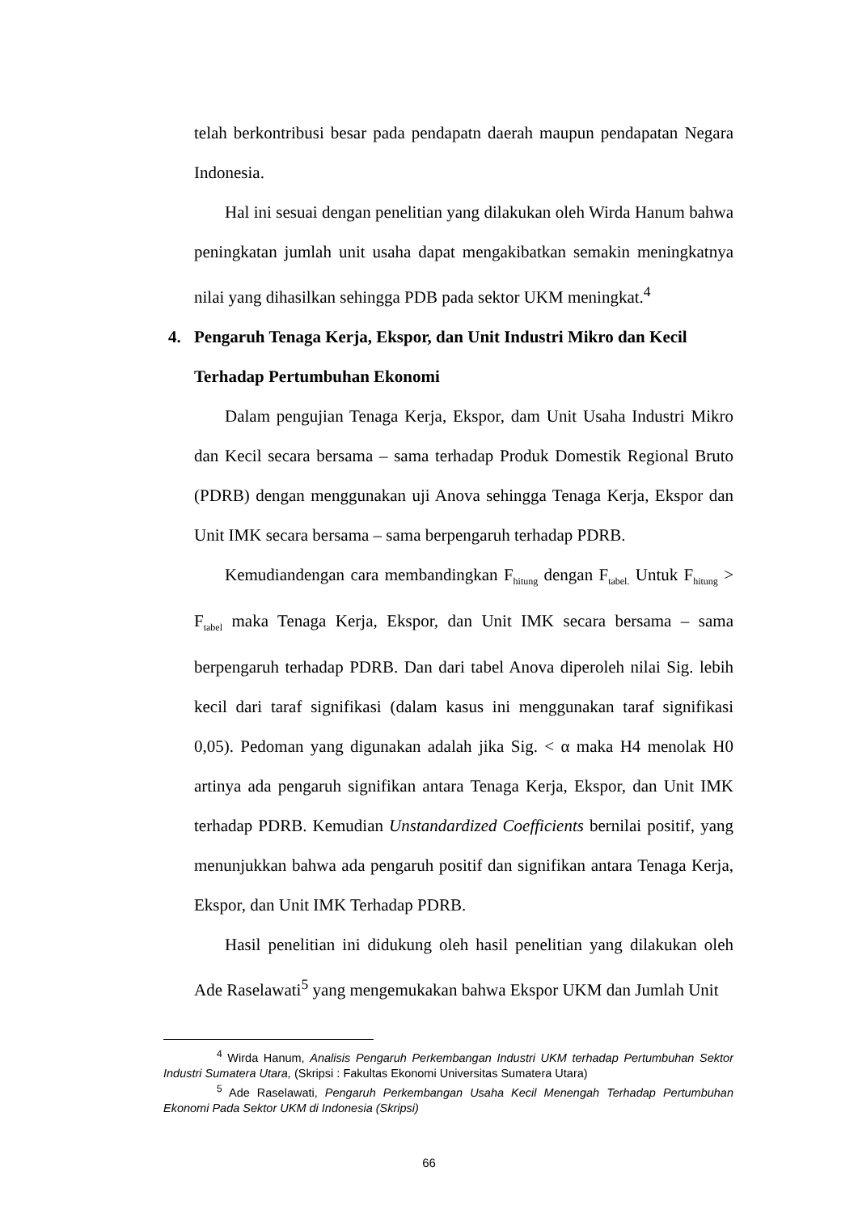telah berkontribusi besar pada pendapatn daerah maupun pendapatan Negara Indonesia.
Hal ini sesuai dengan penelitian yang dilakukan oleh Wirda Hanum bahwa peningkatan jumlah unit usaha dapat mengakibatkan semakin meningkatnya nilai yang dihasilkan sehingga PDB pada sektor UKM meningkat.<sup>4</sup>
4. Pengaruh Tenaga Kerja, Ekspor, dan Unit Industri Mikro dan Kecil Terhadap Pertumbuhan Ekonomi
Dalam pengujian Tenaga Kerja, Ekspor, dam Unit Usaha Industri Mikro dan Kecil secara bersama – sama terhadap Produk Domestik Regional Bruto (PDRB) dengan menggunakan uji Anova sehingga Tenaga Kerja, Ekspor dan Unit IMK secara bersama – sama berpengaruh terhadap PDRB.
Kemudiandengan cara membandingkan F<sub>hitung</sub> dengan F<sub>tabel.</sub> Untuk F<sub>hitung</sub> > F<sub>tabel</sub> maka Tenaga Kerja, Ekspor, dan Unit IMK secara bersama – sama berpengaruh terhadap PDRB. Dan dari tabel Anova diperoleh nilai Sig. lebih kecil dari taraf signifikasi (dalam kasus ini menggunakan taraf signifikasi 0,05). Pedoman yang digunakan adalah jika Sig. < α maka H4 menolak H0 artinya ada pengaruh signifikan antara Tenaga Kerja, Ekspor, dan Unit IMK terhadap PDRB. Kemudian Unstandardized Coefficients bernilai positif, yang menunjukkan bahwa ada pengaruh positif dan signifikan antara Tenaga Kerja, Ekspor, dan Unit IMK Terhadap PDRB.
Hasil penelitian ini didukung oleh hasil penelitian yang dilakukan oleh Ade Raselawati<sup>5</sup> yang mengemukakan bahwa Ekspor UKM dan Jumlah Unit
<sup>4</sup> Wirda Hanum, Analisis Pengaruh Perkembangan Industri UKM terhadap Pertumbuhan Sektor Industri Sumatera Utara, (Skripsi : Fakultas Ekonomi Universitas Sumatera Utara)
<sup>5</sup> Ade Raselawati, Pengaruh Perkembangan Usaha Kecil Menengah Terhadap Pertumbuhan Ekonomi Pada Sektor UKM di Indonesia (Skripsi)
66